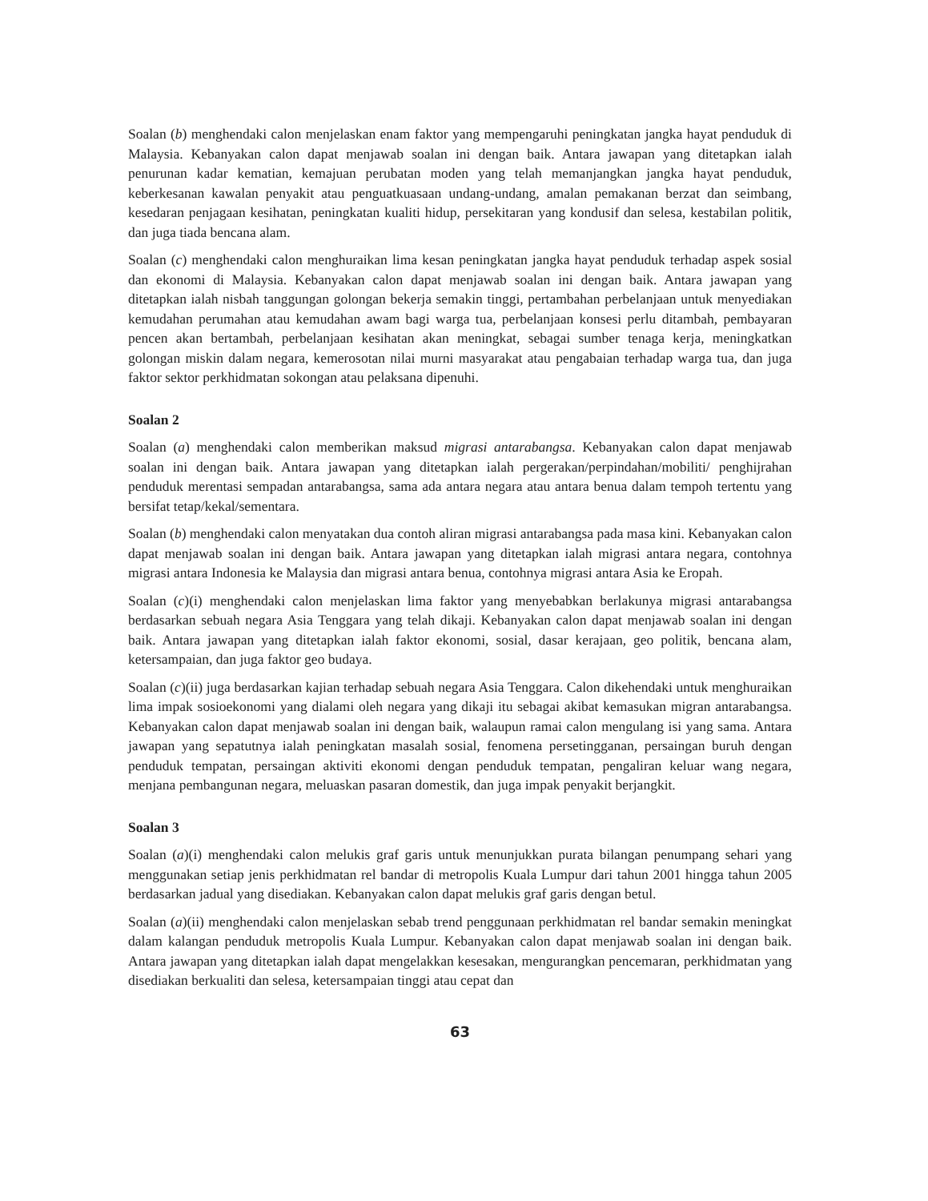Soalan (b) menghendaki calon menjelaskan enam faktor yang mempengaruhi peningkatan jangka hayat penduduk di Malaysia. Kebanyakan calon dapat menjawab soalan ini dengan baik. Antara jawapan yang ditetapkan ialah penurunan kadar kematian, kemajuan perubatan moden yang telah memanjangkan jangka hayat penduduk, keberkesanan kawalan penyakit atau penguatkuasaan undang-undang, amalan pemakanan berzat dan seimbang, kesedaran penjagaan kesihatan, peningkatan kualiti hidup, persekitaran yang kondusif dan selesa, kestabilan politik, dan juga tiada bencana alam.
Soalan (c) menghendaki calon menghuraikan lima kesan peningkatan jangka hayat penduduk terhadap aspek sosial dan ekonomi di Malaysia. Kebanyakan calon dapat menjawab soalan ini dengan baik. Antara jawapan yang ditetapkan ialah nisbah tanggungan golongan bekerja semakin tinggi, pertambahan perbelanjaan untuk menyediakan kemudahan perumahan atau kemudahan awam bagi warga tua, perbelanjaan konsesi perlu ditambah, pembayaran pencen akan bertambah, perbelanjaan kesihatan akan meningkat, sebagai sumber tenaga kerja, meningkatkan golongan miskin dalam negara, kemerosotan nilai murni masyarakat atau pengabaian terhadap warga tua, dan juga faktor sektor perkhidmatan sokongan atau pelaksana dipenuhi.
Soalan 2
Soalan (a) menghendaki calon memberikan maksud migrasi antarabangsa. Kebanyakan calon dapat menjawab soalan ini dengan baik. Antara jawapan yang ditetapkan ialah pergerakan/perpindahan/mobiliti/ penghijrahan penduduk merentasi sempadan antarabangsa, sama ada antara negara atau antara benua dalam tempoh tertentu yang bersifat tetap/kekal/sementara.
Soalan (b) menghendaki calon menyatakan dua contoh aliran migrasi antarabangsa pada masa kini. Kebanyakan calon dapat menjawab soalan ini dengan baik. Antara jawapan yang ditetapkan ialah migrasi antara negara, contohnya migrasi antara Indonesia ke Malaysia dan migrasi antara benua, contohnya migrasi antara Asia ke Eropah.
Soalan (c)(i) menghendaki calon menjelaskan lima faktor yang menyebabkan berlakunya migrasi antarabangsa berdasarkan sebuah negara Asia Tenggara yang telah dikaji. Kebanyakan calon dapat menjawab soalan ini dengan baik. Antara jawapan yang ditetapkan ialah faktor ekonomi, sosial, dasar kerajaan, geo politik, bencana alam, ketersampaian, dan juga faktor geo budaya.
Soalan (c)(ii) juga berdasarkan kajian terhadap sebuah negara Asia Tenggara. Calon dikehendaki untuk menghuraikan lima impak sosioekonomi yang dialami oleh negara yang dikaji itu sebagai akibat kemasukan migran antarabangsa. Kebanyakan calon dapat menjawab soalan ini dengan baik, walaupun ramai calon mengulang isi yang sama. Antara jawapan yang sepatutnya ialah peningkatan masalah sosial, fenomena persetingganan, persaingan buruh dengan penduduk tempatan, persaingan aktiviti ekonomi dengan penduduk tempatan, pengaliran keluar wang negara, menjana pembangunan negara, meluaskan pasaran domestik, dan juga impak penyakit berjangkit.
Soalan 3
Soalan (a)(i) menghendaki calon melukis graf garis untuk menunjukkan purata bilangan penumpang sehari yang menggunakan setiap jenis perkhidmatan rel bandar di metropolis Kuala Lumpur dari tahun 2001 hingga tahun 2005 berdasarkan jadual yang disediakan. Kebanyakan calon dapat melukis graf garis dengan betul.
Soalan (a)(ii) menghendaki calon menjelaskan sebab trend penggunaan perkhidmatan rel bandar semakin meningkat dalam kalangan penduduk metropolis Kuala Lumpur. Kebanyakan calon dapat menjawab soalan ini dengan baik. Antara jawapan yang ditetapkan ialah dapat mengelakkan kesesakan, mengurangkan pencemaran, perkhidmatan yang disediakan berkualiti dan selesa, ketersampaian tinggi atau cepat dan
63